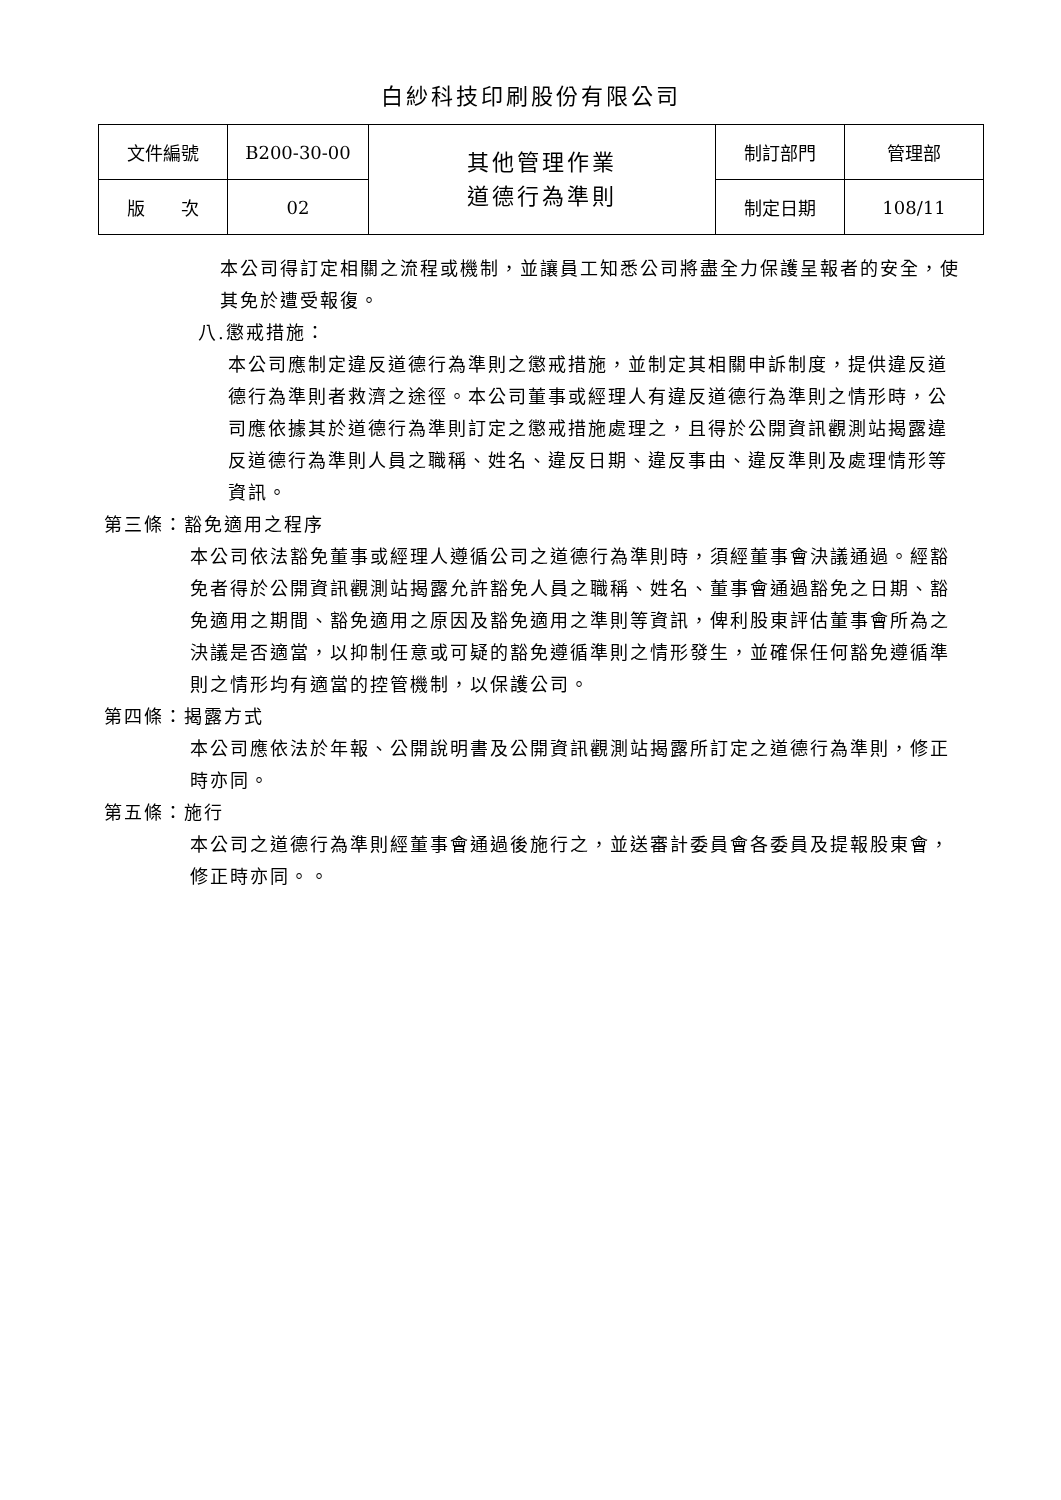白紗科技印刷股份有限公司
| 文件編號 | B200-30-00 | 其他管理作業 道德行為準則 | 制訂部門 | 管理部 |
| 版 次 | 02 | | 制定日期 | 108/11 |
本公司得訂定相關之流程或機制，並讓員工知悉公司將盡全力保護呈報者的安全，使其免於遭受報復。
八.懲戒措施：
本公司應制定違反道德行為準則之懲戒措施，並制定其相關申訴制度，提供違反道德行為準則者救濟之途徑。本公司董事或經理人有違反道德行為準則之情形時，公司應依據其於道德行為準則訂定之懲戒措施處理之，且得於公開資訊觀測站揭露違反道德行為準則人員之職稱、姓名、違反日期、違反事由、違反準則及處理情形等資訊。
第三條：豁免適用之程序
本公司依法豁免董事或經理人遵循公司之道德行為準則時，須經董事會決議通過。經豁免者得於公開資訊觀測站揭露允許豁免人員之職稱、姓名、董事會通過豁免之日期、豁免適用之期間、豁免適用之原因及豁免適用之準則等資訊，俾利股東評估董事會所為之決議是否適當，以抑制任意或可疑的豁免遵循準則之情形發生，並確保任何豁免遵循準則之情形均有適當的控管機制，以保護公司。
第四條：揭露方式
本公司應依法於年報、公開說明書及公開資訊觀測站揭露所訂定之道德行為準則，修正時亦同。
第五條：施行
本公司之道德行為準則經董事會通過後施行之，並送審計委員會各委員及提報股東會，修正時亦同。。